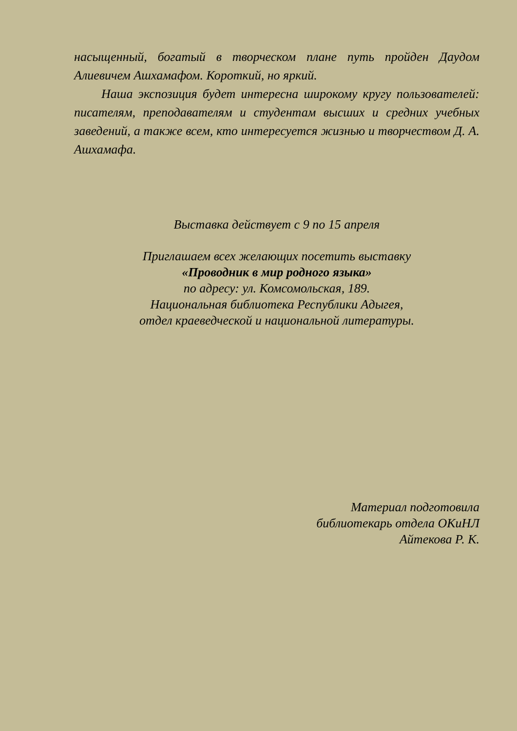насыщенный, богатый в творческом плане путь пройден Даудом Алиевичем Ашхамафом. Короткий, но яркий.
Наша экспозиция будет интересна широкому кругу пользователей: писателям, преподавателям и студентам высших и средних учебных заведений, а также всем, кто интересуется жизнью и творчеством Д. А. Ашхамафа.
Выставка действует с 9 по 15 апреля
Приглашаем всех желающих посетить выставку
«Проводник в мир родного языка»
по адресу: ул. Комсомольская, 189.
Национальная библиотека Республики Адыгея,
отдел краеведческой и национальной литературы.
Материал подготовила
библиотекарь отдела ОКиНЛ
Айтекова Р. К.